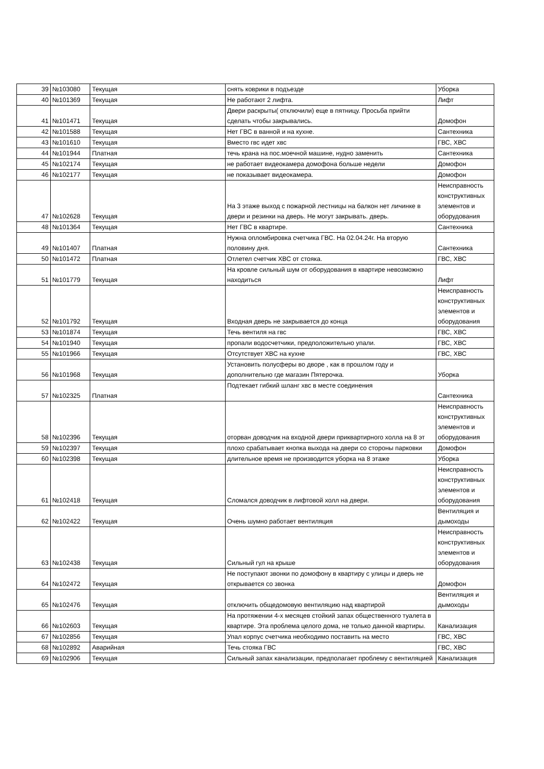| 39 | №103080 | Текущая | снять коврики в подъезде | Уборка |
| 40 | №101369 | Текущая | Не работают 2 лифта. | Лифт |
| 41 | №101471 | Текущая | Двери раскрыты( отключили) еще в пятницу. Просьба прийти сделать чтобы закрывались. | Домофон |
| 42 | №101588 | Текущая | Нет ГВС в ванной и на кухне. | Сантехника |
| 43 | №101610 | Текущая | Вместо гвс идет хвс | ГВС, ХВС |
| 44 | №101944 | Платная | течь крана на пос.моечной машине, нудно заменить | Сантехника |
| 45 | №102174 | Текущая | не работает видеокамера домофона больше недели | Домофон |
| 46 | №102177 | Текущая | не показывает видеокамера. | Домофон |
| 47 | №102628 | Текущая | На 3 этаже выход с пожарной лестницы на балкон нет личинке в двери и резинки на дверь. Не могут закрывать. дверь. | Неисправность конструктивных элементов и оборудования |
| 48 | №101364 | Текущая | Нет ГВС в квартире. | Сантехника |
| 49 | №101407 | Платная | Нужна опломбировка счетчика ГВС. На 02.04.24г. На вторую половину дня. | Сантехника |
| 50 | №101472 | Платная | Отлетел счетчик ХВС от стояка. | ГВС, ХВС |
| 51 | №101779 | Текущая | На кровле сильный шум от оборудования в квартире невозможно находиться | Лифт |
| 52 | №101792 | Текущая | Входная дверь не закрывается до конца | Неисправность конструктивных элементов и оборудования |
| 53 | №101874 | Текущая | Течь вентиля на гвс | ГВС, ХВС |
| 54 | №101940 | Текущая | пропали водосчетчики, предположительно упали. | ГВС, ХВС |
| 55 | №101966 | Текущая | Отсутствует ХВС на кухне | ГВС, ХВС |
| 56 | №101968 | Текущая | Установить полусферы во дворе , как в прошлом году и дополнительно где магазин Пятерочка. | Уборка |
| 57 | №102325 | Платная | Подтекает гибкий шланг хвс в месте соединения | Сантехника |
| 58 | №102396 | Текущая | оторван доводчик на входной двери приквартирного холла на 8 эт | Неисправность конструктивных элементов и оборудования |
| 59 | №102397 | Текущая | плохо срабатывает кнопка выхода на двери со стороны парковки | Домофон |
| 60 | №102398 | Текущая | длительное время не производится уборка на 8 этаже | Уборка |
| 61 | №102418 | Текущая | Сломался доводчик в лифтовой холл на двери. | Неисправность конструктивных элементов и оборудования |
| 62 | №102422 | Текущая | Очень шумно работает вентиляция | Вентиляция и дымоходы |
| 63 | №102438 | Текущая | Сильный гул на крыше | Неисправность конструктивных элементов и оборудования |
| 64 | №102472 | Текущая | Не поступают звонки по домофону в квартиру с улицы и дверь не открывается со звонка | Домофон |
| 65 | №102476 | Текущая | отключить общедомовую вентиляцию над квартирой | Вентиляция и дымоходы |
| 66 | №102603 | Текущая | На протяжении 4-х месяцев стойкий запах общественного туалета в квартире. Эта проблема целого дома, не только данной квартиры. | Канализация |
| 67 | №102856 | Текущая | Упал корпус счетчика необходимо поставить на место | ГВС, ХВС |
| 68 | №102892 | Аварийная | Течь стояка ГВС | ГВС, ХВС |
| 69 | №102906 | Текущая | Сильный запах канализации, предполагает проблему с вентиляцией | Канализация |